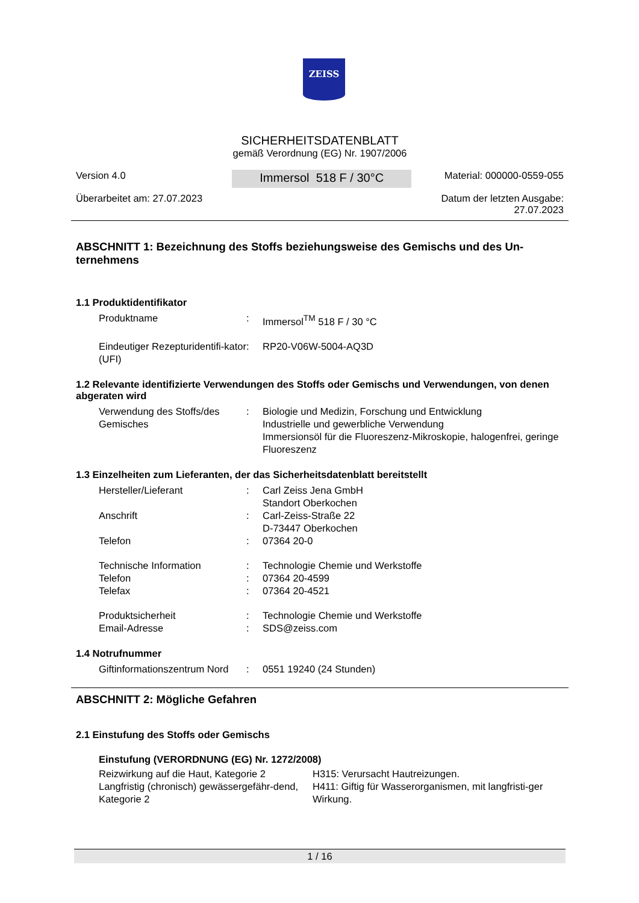ZEISS
SICHERHEITSDATENBLATT
gemäß Verordnung (EG) Nr. 1907/2006
Version 4.0
Überarbeitet am: 27.07.2023
Immersol 518 F / 30°C
Material: 000000-0559-055
Datum der letzten Ausgabe:
27.07.2023
ABSCHNITT 1: Bezeichnung des Stoffs beziehungsweise des Gemischs und des Un-ternehmens
1.1 Produktidentifikator
| Produktname | : | Immersol<sup>TM</sup> 518 F / 30 °C |
| Eindeutiger Rezepturidentifi-kator (UFI) | : | RP20-V06W-5004-AQ3D |
1.2 Relevante identifizierte Verwendungen des Stoffs oder Gemischs und Verwendungen, von denen abgeraten wird
| Verwendung des Stoffs/des Gemisches | : | Biologie und Medizin, Forschung und Entwicklung Industrielle und gewerbliche Verwendung Immersionsöl für die Fluoreszenz-Mikroskopie, halogenfrei, geringe Fluoreszenz |
1.3 Einzelheiten zum Lieferanten, der das Sicherheitsdatenblatt bereitstellt
| Hersteller/Lieferant | : | Carl Zeiss Jena GmbH Standort Oberkochen |
| Anschrift | : | Carl-Zeiss-Straße 22 D-73447 Oberkochen |
| Telefon | : | 07364 20-0 |
| Technische Information | : | Technologie Chemie und Werkstoffe |
| Telefon | : | 07364 20-4599 |
| Telefax | : | 07364 20-4521 |
| Produktsicherheit | : | Technologie Chemie und Werkstoffe |
| Email-Adresse | : | SDS@zeiss.com |
1.4 Notrufnummer
| Giftinformationszentrum Nord | : | 0551 19240 (24 Stunden) |
ABSCHNITT 2: Mögliche Gefahren
2.1 Einstufung des Stoffs oder Gemischs
Einstufung (VERORDNUNG (EG) Nr. 1272/2008)
| Reizwirkung auf die Haut, Kategorie 2 | H315: Verursacht Hautreizungen. |
| Langfristig (chronisch) gewässergefähr-dend, Kategorie 2 | H411: Giftig für Wasserorganismen, mit langfristi-ger Wirkung. |
1 / 16